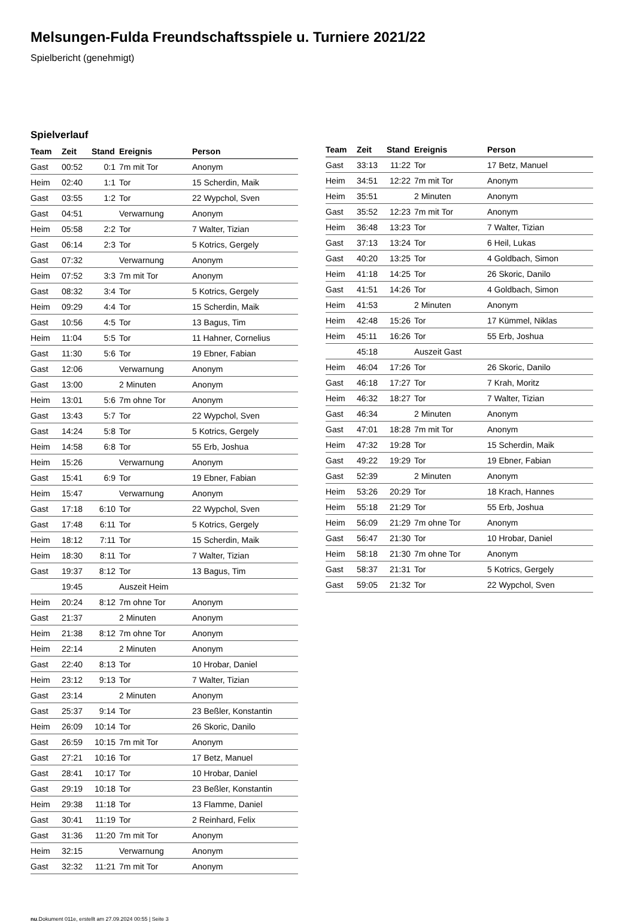Melsungen-Fulda Freundschaftsspiele u. Turniere 2021/22
Spielbericht (genehmigt)
Spielverlauf
| Team | Zeit | Stand | Ereignis | Person |
| --- | --- | --- | --- | --- |
| Gast | 00:52 | 0:1 | 7m mit Tor | Anonym |
| Heim | 02:40 | 1:1 | Tor | 15 Scherdin, Maik |
| Gast | 03:55 | 1:2 | Tor | 22 Wypchol, Sven |
| Gast | 04:51 | | Verwarnung | Anonym |
| Heim | 05:58 | 2:2 | Tor | 7 Walter, Tizian |
| Gast | 06:14 | 2:3 | Tor | 5 Kotrics, Gergely |
| Gast | 07:32 | | Verwarnung | Anonym |
| Heim | 07:52 | 3:3 | 7m mit Tor | Anonym |
| Gast | 08:32 | 3:4 | Tor | 5 Kotrics, Gergely |
| Heim | 09:29 | 4:4 | Tor | 15 Scherdin, Maik |
| Gast | 10:56 | 4:5 | Tor | 13 Bagus, Tim |
| Heim | 11:04 | 5:5 | Tor | 11 Hahner, Cornelius |
| Gast | 11:30 | 5:6 | Tor | 19 Ebner, Fabian |
| Gast | 12:06 | | Verwarnung | Anonym |
| Gast | 13:00 | | 2 Minuten | Anonym |
| Heim | 13:01 | 5:6 | 7m ohne Tor | Anonym |
| Gast | 13:43 | 5:7 | Tor | 22 Wypchol, Sven |
| Gast | 14:24 | 5:8 | Tor | 5 Kotrics, Gergely |
| Heim | 14:58 | 6:8 | Tor | 55 Erb, Joshua |
| Heim | 15:26 | | Verwarnung | Anonym |
| Gast | 15:41 | 6:9 | Tor | 19 Ebner, Fabian |
| Heim | 15:47 | | Verwarnung | Anonym |
| Gast | 17:18 | 6:10 | Tor | 22 Wypchol, Sven |
| Gast | 17:48 | 6:11 | Tor | 5 Kotrics, Gergely |
| Heim | 18:12 | 7:11 | Tor | 15 Scherdin, Maik |
| Heim | 18:30 | 8:11 | Tor | 7 Walter, Tizian |
| Gast | 19:37 | 8:12 | Tor | 13 Bagus, Tim |
| | 19:45 | | Auszeit Heim | |
| Heim | 20:24 | 8:12 | 7m ohne Tor | Anonym |
| Gast | 21:37 | | 2 Minuten | Anonym |
| Heim | 21:38 | 8:12 | 7m ohne Tor | Anonym |
| Heim | 22:14 | | 2 Minuten | Anonym |
| Gast | 22:40 | 8:13 | Tor | 10 Hrobar, Daniel |
| Heim | 23:12 | 9:13 | Tor | 7 Walter, Tizian |
| Gast | 23:14 | | 2 Minuten | Anonym |
| Gast | 25:37 | 9:14 | Tor | 23 Beßler, Konstantin |
| Heim | 26:09 | 10:14 | Tor | 26 Skoric, Danilo |
| Gast | 26:59 | 10:15 | 7m mit Tor | Anonym |
| Gast | 27:21 | 10:16 | Tor | 17 Betz, Manuel |
| Gast | 28:41 | 10:17 | Tor | 10 Hrobar, Daniel |
| Gast | 29:19 | 10:18 | Tor | 23 Beßler, Konstantin |
| Heim | 29:38 | 11:18 | Tor | 13 Flamme, Daniel |
| Gast | 30:41 | 11:19 | Tor | 2 Reinhard, Felix |
| Gast | 31:36 | 11:20 | 7m mit Tor | Anonym |
| Heim | 32:15 | | Verwarnung | Anonym |
| Gast | 32:32 | 11:21 | 7m mit Tor | Anonym |
| Team | Zeit | Stand | Ereignis | Person |
| --- | --- | --- | --- | --- |
| Gast | 33:13 | 11:22 | Tor | 17 Betz, Manuel |
| Heim | 34:51 | 12:22 | 7m mit Tor | Anonym |
| Heim | 35:51 | | 2 Minuten | Anonym |
| Gast | 35:52 | 12:23 | 7m mit Tor | Anonym |
| Heim | 36:48 | 13:23 | Tor | 7 Walter, Tizian |
| Gast | 37:13 | 13:24 | Tor | 6 Heil, Lukas |
| Gast | 40:20 | 13:25 | Tor | 4 Goldbach, Simon |
| Heim | 41:18 | 14:25 | Tor | 26 Skoric, Danilo |
| Gast | 41:51 | 14:26 | Tor | 4 Goldbach, Simon |
| Heim | 41:53 | | 2 Minuten | Anonym |
| Heim | 42:48 | 15:26 | Tor | 17 Kümmel, Niklas |
| Heim | 45:11 | 16:26 | Tor | 55 Erb, Joshua |
| | 45:18 | | Auszeit Gast | |
| Heim | 46:04 | 17:26 | Tor | 26 Skoric, Danilo |
| Gast | 46:18 | 17:27 | Tor | 7 Krah, Moritz |
| Heim | 46:32 | 18:27 | Tor | 7 Walter, Tizian |
| Gast | 46:34 | | 2 Minuten | Anonym |
| Gast | 47:01 | 18:28 | 7m mit Tor | Anonym |
| Heim | 47:32 | 19:28 | Tor | 15 Scherdin, Maik |
| Gast | 49:22 | 19:29 | Tor | 19 Ebner, Fabian |
| Gast | 52:39 | | 2 Minuten | Anonym |
| Heim | 53:26 | 20:29 | Tor | 18 Krach, Hannes |
| Heim | 55:18 | 21:29 | Tor | 55 Erb, Joshua |
| Heim | 56:09 | 21:29 | 7m ohne Tor | Anonym |
| Gast | 56:47 | 21:30 | Tor | 10 Hrobar, Daniel |
| Heim | 58:18 | 21:30 | 7m ohne Tor | Anonym |
| Gast | 58:37 | 21:31 | Tor | 5 Kotrics, Gergely |
| Gast | 59:05 | 21:32 | Tor | 22 Wypchol, Sven |
nu.Dokument 011e, erstellt am 27.09.2024 00:55 | Seite 3